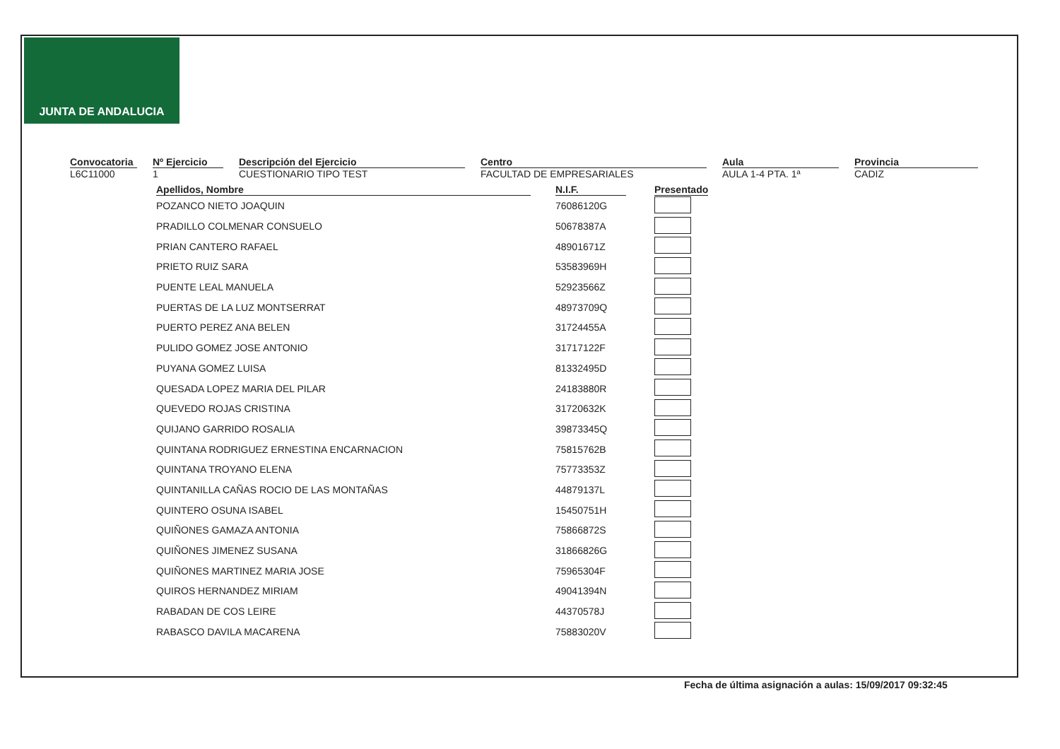JUNTA DE ANDALUCIA
Convocatoria
L6C11000
Nº Ejercicio
1
Descripción del Ejercicio
CUESTIONARIO TIPO TEST
Centro
FACULTAD DE EMPRESARIALES
Aula
AULA 1-4 PTA. 1ª
Provincia
CADIZ
| Apellidos, Nombre | | N.I.F. | | Presentado |
| --- | --- | --- | --- | --- |
| POZANCO NIETO JOAQUIN | | 76086120G | | |
| PRADILLO COLMENAR CONSUELO | | 50678387A | | |
| PRIAN CANTERO RAFAEL | | 48901671Z | | |
| PRIETO RUIZ SARA | | 53583969H | | |
| PUENTE LEAL MANUELA | | 52923566Z | | |
| PUERTAS DE LA LUZ MONTSERRAT | | 48973709Q | | |
| PUERTO PEREZ ANA BELEN | | 31724455A | | |
| PULIDO GOMEZ JOSE ANTONIO | | 31717122F | | |
| PUYANA GOMEZ LUISA | | 81332495D | | |
| QUESADA LOPEZ MARIA DEL PILAR | | 24183880R | | |
| QUEVEDO ROJAS CRISTINA | | 31720632K | | |
| QUIJANO GARRIDO ROSALIA | | 39873345Q | | |
| QUINTANA RODRIGUEZ ERNESTINA ENCARNACION | | 75815762B | | |
| QUINTANA TROYANO ELENA | | 75773353Z | | |
| QUINTANILLA CAÑAS ROCIO DE LAS MONTAÑAS | | 44879137L | | |
| QUINTERO OSUNA ISABEL | | 15450751H | | |
| QUIÑONES GAMAZA ANTONIA | | 75866872S | | |
| QUIÑONES JIMENEZ SUSANA | | 31866826G | | |
| QUIÑONES MARTINEZ MARIA JOSE | | 75965304F | | |
| QUIROS HERNANDEZ MIRIAM | | 49041394N | | |
| RABADAN DE COS LEIRE | | 44370578J | | |
| RABASCO DAVILA MACARENA | | 75883020V | | |
Fecha de última asignación a aulas: 15/09/2017 09:32:45